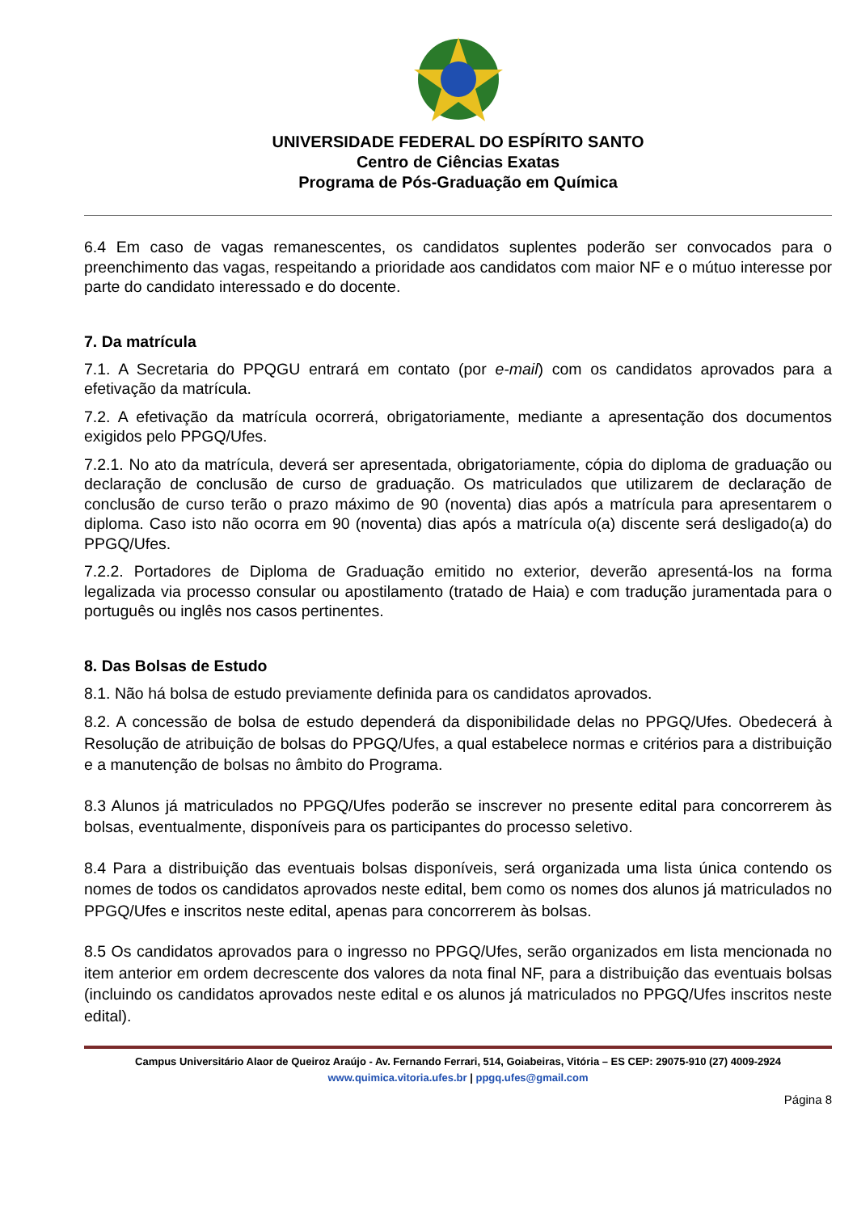UNIVERSIDADE FEDERAL DO ESPÍRITO SANTO
Centro de Ciências Exatas
Programa de Pós-Graduação em Química
6.4 Em caso de vagas remanescentes, os candidatos suplentes poderão ser convocados para o preenchimento das vagas, respeitando a prioridade aos candidatos com maior NF e o mútuo interesse por parte do candidato interessado e do docente.
7. Da matrícula
7.1. A Secretaria do PPQGU entrará em contato (por e-mail) com os candidatos aprovados para a efetivação da matrícula.
7.2. A efetivação da matrícula ocorrerá, obrigatoriamente, mediante a apresentação dos documentos exigidos pelo PPGQ/Ufes.
7.2.1. No ato da matrícula, deverá ser apresentada, obrigatoriamente, cópia do diploma de graduação ou declaração de conclusão de curso de graduação. Os matriculados que utilizarem de declaração de conclusão de curso terão o prazo máximo de 90 (noventa) dias após a matrícula para apresentarem o diploma. Caso isto não ocorra em 90 (noventa) dias após a matrícula o(a) discente será desligado(a) do PPGQ/Ufes.
7.2.2. Portadores de Diploma de Graduação emitido no exterior, deverão apresentá-los na forma legalizada via processo consular ou apostilamento (tratado de Haia) e com tradução juramentada para o português ou inglês nos casos pertinentes.
8. Das Bolsas de Estudo
8.1. Não há bolsa de estudo previamente definida para os candidatos aprovados.
8.2. A concessão de bolsa de estudo dependerá da disponibilidade delas no PPGQ/Ufes. Obedecerá à Resolução de atribuição de bolsas do PPGQ/Ufes, a qual estabelece normas e critérios para a distribuição e a manutenção de bolsas no âmbito do Programa.
8.3 Alunos já matriculados no PPGQ/Ufes poderão se inscrever no presente edital para concorrerem às bolsas, eventualmente, disponíveis para os participantes do processo seletivo.
8.4 Para a distribuição das eventuais bolsas disponíveis, será organizada uma lista única contendo os nomes de todos os candidatos aprovados neste edital, bem como os nomes dos alunos já matriculados no PPGQ/Ufes e inscritos neste edital, apenas para concorrerem às bolsas.
8.5 Os candidatos aprovados para o ingresso no PPGQ/Ufes, serão organizados em lista mencionada no item anterior em ordem decrescente dos valores da nota final NF, para a distribuição das eventuais bolsas (incluindo os candidatos aprovados neste edital e os alunos já matriculados no PPGQ/Ufes inscritos neste edital).
Campus Universitário Alaor de Queiroz Araújo - Av. Fernando Ferrari, 514, Goiabeiras, Vitória – ES CEP: 29075-910 (27) 4009-2924
www.quimica.vitoria.ufes.br | ppgq.ufes@gmail.com
Página 8